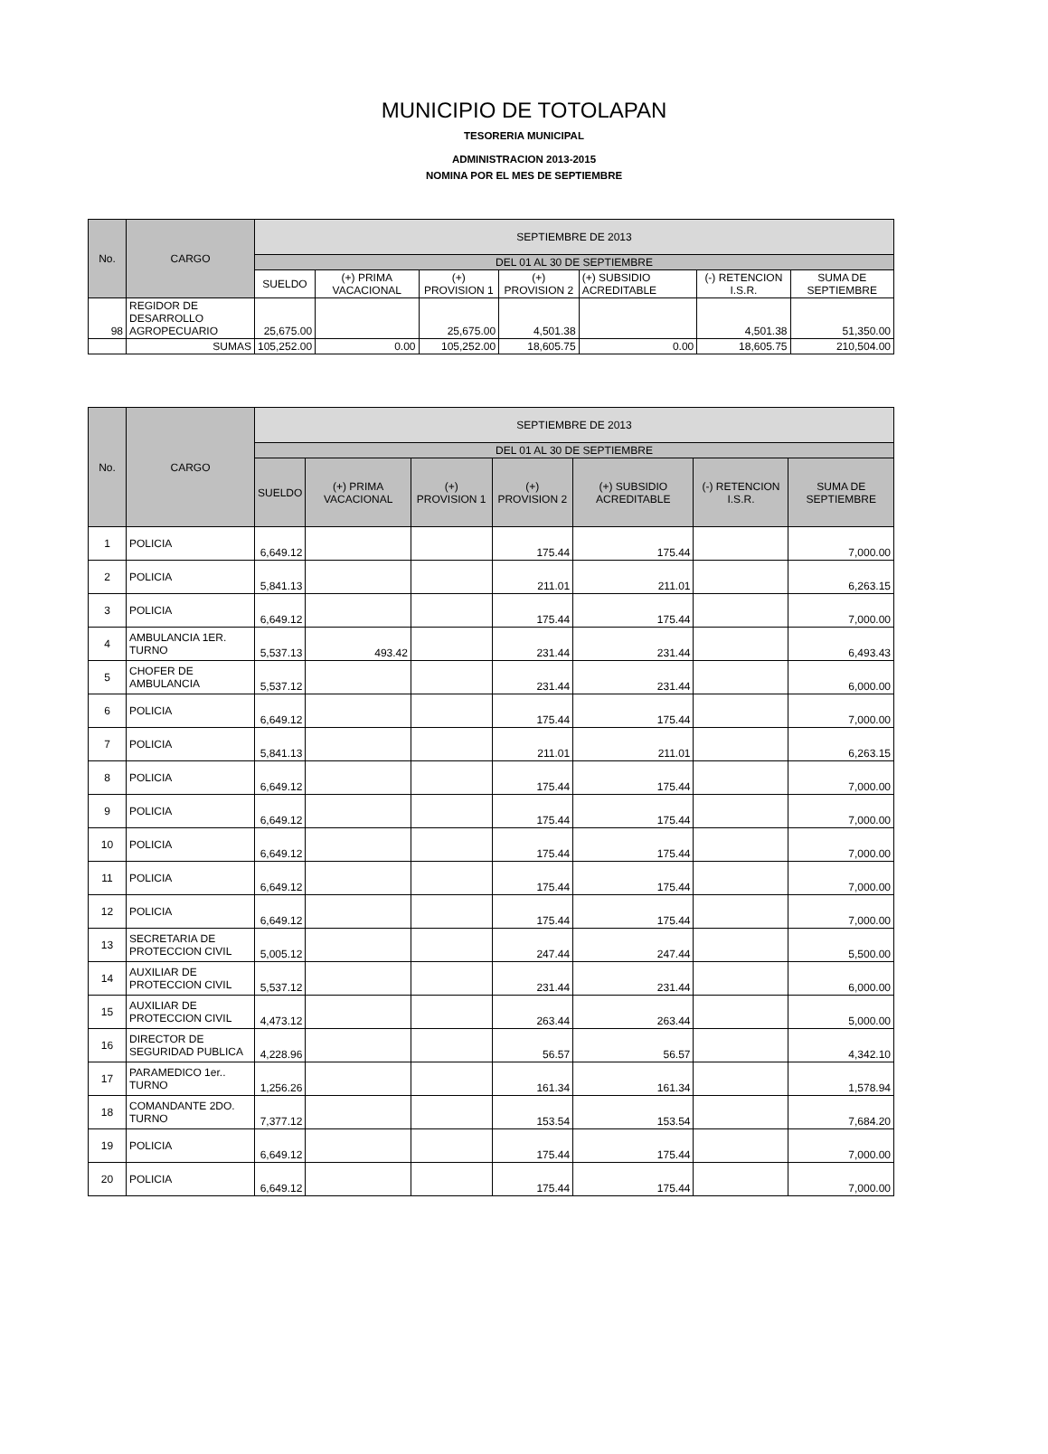MUNICIPIO DE TOTOLAPAN
TESORERIA MUNICIPAL
ADMINISTRACION 2013-2015
NOMINA POR EL MES DE SEPTIEMBRE
| No. | CARGO | SEPTIEMBRE DE 2013 | | | | | | |
| --- | --- | --- | --- | --- | --- | --- | --- | --- |
| | | DEL 01 AL 30 DE SEPTIEMBRE | | | | | | |
| | | SUELDO | (+) PRIMA VACACIONAL | (+) PROVISION 1 | (+) PROVISION 2 | (+) SUBSIDIO ACREDITABLE | (-) RETENCION I.S.R. | SUMA DE SEPTIEMBRE |
| 98 | REGIDOR DE DESARROLLO AGROPECUARIO | 25,675.00 | | 25,675.00 | 4,501.38 | | 4,501.38 | 51,350.00 |
| | SUMAS | 105,252.00 | 0.00 | 105,252.00 | 18,605.75 | 0.00 | 18,605.75 | 210,504.00 |
| No. | CARGO | SEPTIEMBRE DE 2013 | | | | | | |
| --- | --- | --- | --- | --- | --- | --- | --- | --- |
| | | DEL 01 AL 30 DE SEPTIEMBRE | | | | | | |
| | | SUELDO | (+) PRIMA VACACIONAL | (+) PROVISION 1 | (+) PROVISION 2 | (+) SUBSIDIO ACREDITABLE | (-) RETENCION I.S.R. | SUMA DE SEPTIEMBRE |
| 1 | POLICIA | 6,649.12 | | | 175.44 | 175.44 | | 7,000.00 |
| 2 | POLICIA | 5,841.13 | | | 211.01 | 211.01 | | 6,263.15 |
| 3 | POLICIA | 6,649.12 | | | 175.44 | 175.44 | | 7,000.00 |
| 4 | AMBULANCIA 1ER. TURNO | 5,537.13 | 493.42 | | 231.44 | 231.44 | | 6,493.43 |
| 5 | CHOFER DE AMBULANCIA | 5,537.12 | | | 231.44 | 231.44 | | 6,000.00 |
| 6 | POLICIA | 6,649.12 | | | 175.44 | 175.44 | | 7,000.00 |
| 7 | POLICIA | 5,841.13 | | | 211.01 | 211.01 | | 6,263.15 |
| 8 | POLICIA | 6,649.12 | | | 175.44 | 175.44 | | 7,000.00 |
| 9 | POLICIA | 6,649.12 | | | 175.44 | 175.44 | | 7,000.00 |
| 10 | POLICIA | 6,649.12 | | | 175.44 | 175.44 | | 7,000.00 |
| 11 | POLICIA | 6,649.12 | | | 175.44 | 175.44 | | 7,000.00 |
| 12 | POLICIA | 6,649.12 | | | 175.44 | 175.44 | | 7,000.00 |
| 13 | SECRETARIA DE PROTECCION CIVIL | 5,005.12 | | | 247.44 | 247.44 | | 5,500.00 |
| 14 | AUXILIAR DE PROTECCION CIVIL | 5,537.12 | | | 231.44 | 231.44 | | 6,000.00 |
| 15 | AUXILIAR DE PROTECCION CIVIL | 4,473.12 | | | 263.44 | 263.44 | | 5,000.00 |
| 16 | DIRECTOR DE SEGURIDAD PUBLICA | 4,228.96 | | | 56.57 | 56.57 | | 4,342.10 |
| 17 | PARAMEDICO 1er.. TURNO | 1,256.26 | | | 161.34 | 161.34 | | 1,578.94 |
| 18 | COMANDANTE 2DO. TURNO | 7,377.12 | | | 153.54 | 153.54 | | 7,684.20 |
| 19 | POLICIA | 6,649.12 | | | 175.44 | 175.44 | | 7,000.00 |
| 20 | POLICIA | 6,649.12 | | | 175.44 | 175.44 | | 7,000.00 |